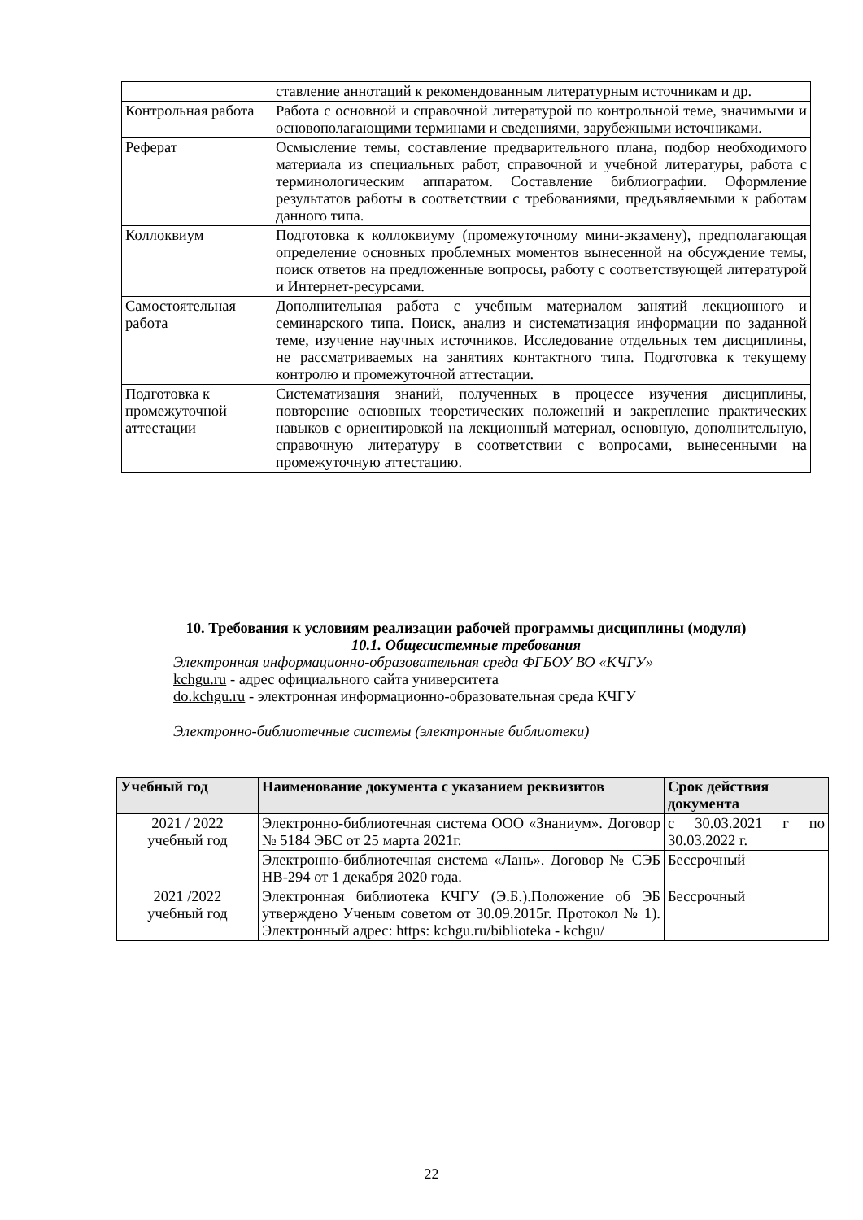| | ставление аннотаций к рекомендованным литературным источникам и др. |
| Контрольная работа | Работа с основной и справочной литературой по контрольной теме, значимыми и основополагающими терминами и сведениями, зарубежными источниками. |
| Реферат | Осмысление темы, составление предварительного плана, подбор необходимого материала из специальных работ, справочной и учебной литературы, работа с терминологическим аппаратом. Составление библиографии. Оформление результатов работы в соответствии с требованиями, предъявляемыми к работам данного типа. |
| Коллоквиум | Подготовка к коллоквиуму (промежуточному мини-экзамену), предполагающая определение основных проблемных моментов вынесенной на обсуждение темы, поиск ответов на предложенные вопросы, работу с соответствующей литературой и Интернет-ресурсами. |
| Самостоятельная работа | Дополнительная работа с учебным материалом занятий лекционного и семинарского типа. Поиск, анализ и систематизация информации по заданной теме, изучение научных источников. Исследование отдельных тем дисциплины, не рассматриваемых на занятиях контактного типа. Подготовка к текущему контролю и промежуточной аттестации. |
| Подготовка к промежуточной аттестации | Систематизация знаний, полученных в процессе изучения дисциплины, повторение основных теоретических положений и закрепление практических навыков с ориентировкой на лекционный материал, основную, дополнительную, справочную литературу в соответствии с вопросами, вынесенными на промежуточную аттестацию. |
10. Требования к условиям реализации рабочей программы дисциплины (модуля)
10.1. Общесистемные требования
Электронная информационно-образовательная среда ФГБОУ ВО «КЧГУ»
kchgu.ru - адрес официального сайта университета
do.kchgu.ru - электронная информационно-образовательная среда КЧГУ
Электронно-библиотечные системы (электронные библиотеки)
| Учебный год | Наименование документа с указанием реквизитов | Срок действия документа |
| --- | --- | --- |
| 2021 / 2022 учебный год | Электронно-библиотечная система ООО «Знаниум». Договор № 5184 ЭБС от 25 марта 2021г. | с 30.03.2021 г по 30.03.2022 г. |
| | Электронно-библиотечная система «Лань». Договор № СЭБ НВ-294 от 1 декабря 2020 года. | Бессрочный |
| 2021 /2022 учебный год | Электронная библиотека КЧГУ (Э.Б.).Положение об ЭБ утверждено Ученым советом от 30.09.2015г. Протокол № 1). Электронный адрес: https: kchgu.ru/biblioteka - kchgu/ | Бессрочный |
22